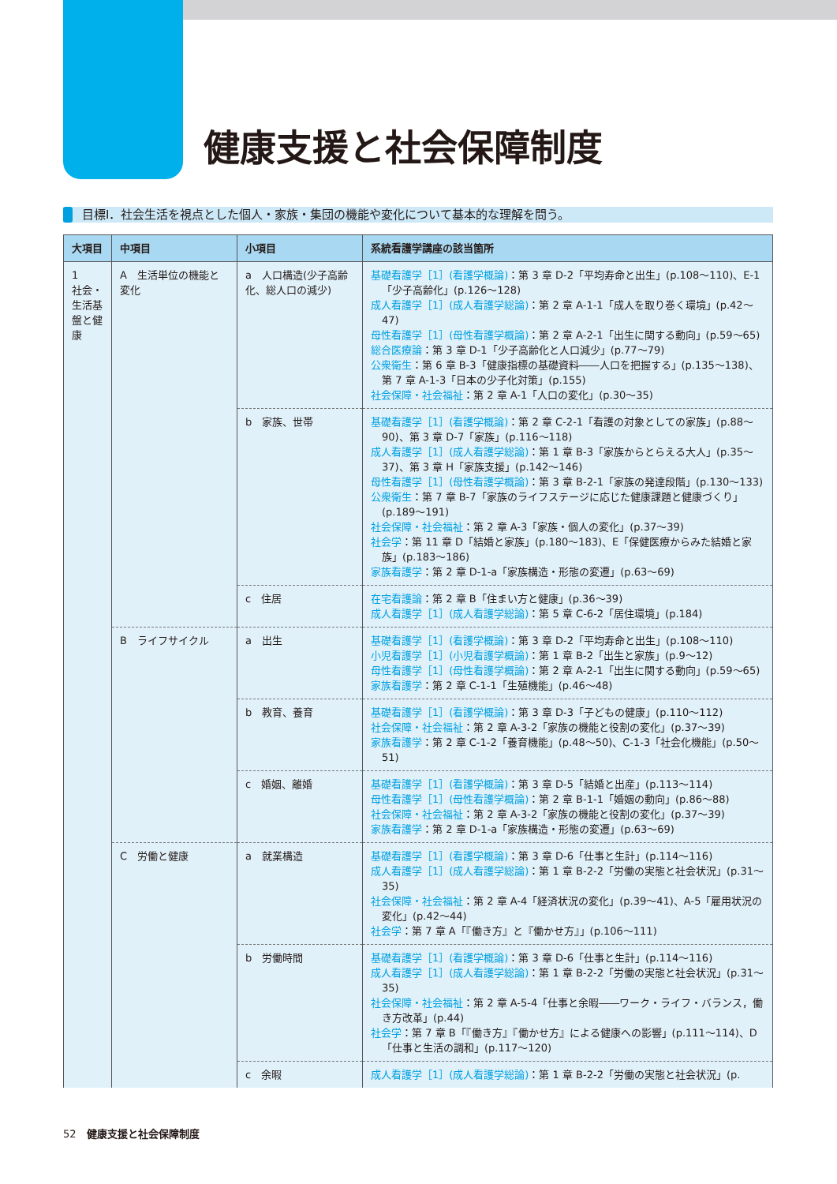健康支援と社会保障制度
目標Ⅰ．社会生活を視点とした個人・家族・集団の機能や変化について基本的な理解を問う。
| 大項目 | 中項目 | 小項目 | 系統看護学講座の該当箇所 |
| --- | --- | --- | --- |
| 1 社会・生活基盤と健康 | A 生活単位の機能と変化 | a 人口構造(少子高齢化、総人口の減少) | 基礎看護学［1］(看護学概論) ：第 3 章 D-2「平均寿命と出生」(p.108〜110)、E-1「少子高齢化」(p.126〜128) 成人看護学［1］(成人看護学総論) ：第 2 章 A-1-1「成人を取り巻く環境」(p.42〜47) 母性看護学［1］(母性看護学概論) ：第 2 章 A-2-1「出生に関する動向」(p.59〜65) 総合医療論 ：第 3 章 D-1「少子高齢化と人口減少」(p.77〜79) 公衆衛生 ：第 6 章 B-3「健康指標の基礎資料――人口を把握する」(p.135〜138)、第 7 章 A-1-3「日本の少子化対策」(p.155) 社会保障・社会福祉 ：第 2 章 A-1「人口の変化」(p.30〜35) |
| | | b 家族、世帯 | 基礎看護学［1］(看護学概論) ：第 2 章 C-2-1「看護の対象としての家族」(p.88〜90)、第 3 章 D-7「家族」(p.116〜118) 成人看護学［1］(成人看護学総論) ：第 1 章 B-3「家族からとらえる大人」(p.35〜37)、第 3 章 H「家族支援」(p.142〜146) 母性看護学［1］(母性看護学概論) ：第 3 章 B-2-1「家族の発達段階」(p.130〜133) 公衆衛生 ：第 7 章 B-7「家族のライフステージに応じた健康課題と健康づくり」(p.189〜191) 社会保障・社会福祉 ：第 2 章 A-3「家族・個人の変化」(p.37〜39) 社会学 ：第 11 章 D「結婚と家族」(p.180〜183)、E「保健医療からみた結婚と家族」(p.183〜186) 家族看護学 ：第 2 章 D-1-a「家族構造・形態の変遷」(p.63〜69) |
| | | c 住居 | 在宅看護論 ：第 2 章 B「住まい方と健康」(p.36〜39) 成人看護学［1］(成人看護学総論) ：第 5 章 C-6-2「居住環境」(p.184) |
| | B ライフサイクル | a 出生 | 基礎看護学［1］(看護学概論) ：第 3 章 D-2「平均寿命と出生」(p.108〜110) 小児看護学［1］(小児看護学概論) ：第 1 章 B-2「出生と家族」(p.9〜12) 母性看護学［1］(母性看護学概論) ：第 2 章 A-2-1「出生に関する動向」(p.59〜65) 家族看護学 ：第 2 章 C-1-1「生殖機能」(p.46〜48) |
| | | b 教育、養育 | 基礎看護学［1］(看護学概論) ：第 3 章 D-3「子どもの健康」(p.110〜112) 社会保障・社会福祉 ：第 2 章 A-3-2「家族の機能と役割の変化」(p.37〜39) 家族看護学 ：第 2 章 C-1-2「養育機能」(p.48〜50)、C-1-3「社会化機能」(p.50〜51) |
| | | c 婚姻、離婚 | 基礎看護学［1］(看護学概論) ：第 3 章 D-5「結婚と出産」(p.113〜114) 母性看護学［1］(母性看護学概論) ：第 2 章 B-1-1「婚姻の動向」(p.86〜88) 社会保障・社会福祉 ：第 2 章 A-3-2「家族の機能と役割の変化」(p.37〜39) 家族看護学 ：第 2 章 D-1-a「家族構造・形態の変遷」(p.63〜69) |
| | C 労働と健康 | a 就業構造 | 基礎看護学［1］(看護学概論) ：第 3 章 D-6「仕事と生計」(p.114〜116) 成人看護学［1］(成人看護学総論) ：第 1 章 B-2-2「労働の実態と社会状況」(p.31〜35) 社会保障・社会福祉 ：第 2 章 A-4「経済状況の変化」(p.39〜41)、A-5「雇用状況の変化」(p.42〜44) 社会学 ：第 7 章 A「『働き方』と『働かせ方』」(p.106〜111) |
| | | b 労働時間 | 基礎看護学［1］(看護学概論) ：第 3 章 D-6「仕事と生計」(p.114〜116) 成人看護学［1］(成人看護学総論) ：第 1 章 B-2-2「労働の実態と社会状況」(p.31〜35) 社会保障・社会福祉 ：第 2 章 A-5-4「仕事と余暇――ワーク・ライフ・バランス，働き方改革」(p.44) 社会学 ：第 7 章 B「『働き方』『働かせ方』による健康への影響」(p.111〜114)、D「仕事と生活の調和」(p.117〜120) |
| | | c 余暇 | 成人看護学［1］(成人看護学総論) ：第 1 章 B-2-2「労働の実態と社会状況」(p. |
52　健康支援と社会保障制度